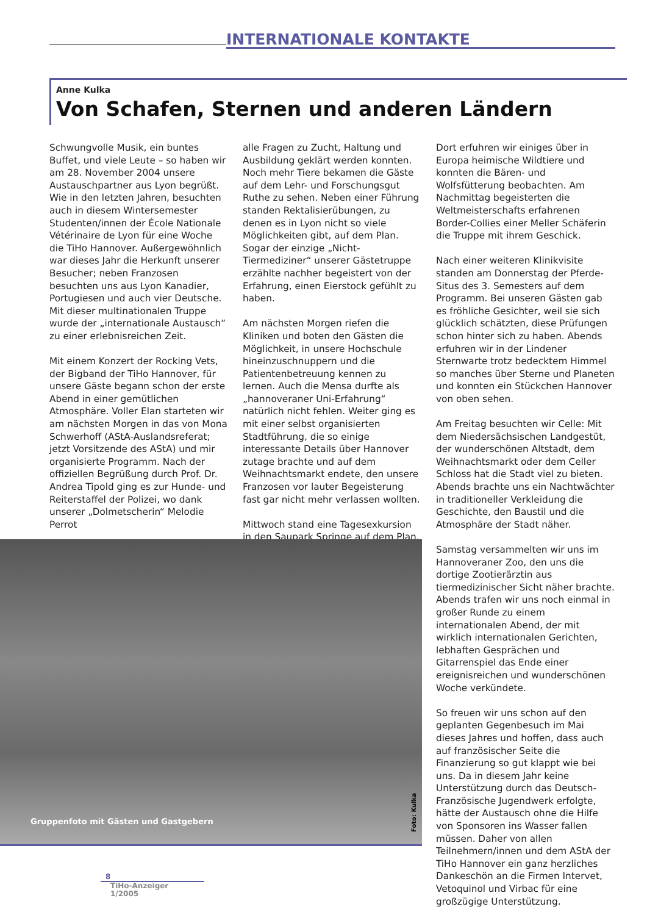INTERNATIONALE KONTAKTE
Anne Kulka
Von Schafen, Sternen und anderen Ländern
Schwungvolle Musik, ein buntes Buffet, und viele Leute – so haben wir am 28. November 2004 unsere Austauschpartner aus Lyon begrüßt. Wie in den letzten Jahren, besuchten auch in diesem Wintersemester Studenten/innen der École Nationale Vétérinaire de Lyon für eine Woche die TiHo Hannover. Außergewöhnlich war dieses Jahr die Herkunft unserer Besucher; neben Franzosen besuchten uns aus Lyon Kanadier, Portugiesen und auch vier Deutsche. Mit dieser multinationalen Truppe wurde der „internationale Austausch“ zu einer erlebnisreichen Zeit.
Mit einem Konzert der Rocking Vets, der Bigband der TiHo Hannover, für unsere Gäste begann schon der erste Abend in einer gemütlichen Atmosphäre. Voller Elan starteten wir am nächsten Morgen in das von Mona Schwerhoff (AStA-Auslandsreferat; jetzt Vorsitzende des AStA) und mir organisierte Programm. Nach der offiziellen Begrüßung durch Prof. Dr. Andrea Tipold ging es zur Hunde- und Reiterstaffel der Polizei, wo dank unserer „Dolmetscherin“ Melodie Perrot
alle Fragen zu Zucht, Haltung und Ausbildung geklärt werden konnten. Noch mehr Tiere bekamen die Gäste auf dem Lehr- und Forschungsgut Ruthe zu sehen. Neben einer Führung standen Rektalisierübungen, zu denen es in Lyon nicht so viele Möglichkeiten gibt, auf dem Plan. Sogar der einzige „Nicht-Tiermediziner“ unserer Gästetruppe erzählte nachher begeistert von der Erfahrung, einen Eierstock gefühlt zu haben.
Am nächsten Morgen riefen die Kliniken und boten den Gästen die Möglichkeit, in unsere Hochschule hineinzuschnuppern und die Patientenbetreuung kennen zu lernen. Auch die Mensa durfte als „hannoveraner Uni-Erfahrung“ natürlich nicht fehlen. Weiter ging es mit einer selbst organisierten Stadtführung, die so einige interessante Details über Hannover zutage brachte und auf dem Weihnachtsmarkt endete, den unsere Franzosen vor lauter Begeisterung fast gar nicht mehr verlassen wollten.
Mittwoch stand eine Tagesexkursion in den Saupark Springe auf dem Plan.
Dort erfuhren wir einiges über in Europa heimische Wildtiere und konnten die Bären- und Wolfsfütterung beobachten. Am Nachmittag begeisterten die Weltmeisterschafts erfahrenen Border-Collies einer Meller Schäferin die Truppe mit ihrem Geschick.
Nach einer weiteren Klinikvisite standen am Donnerstag der Pferde-Situs des 3. Semesters auf dem Programm. Bei unseren Gästen gab es fröhliche Gesichter, weil sie sich glücklich schätzten, diese Prüfungen schon hinter sich zu haben. Abends erfuhren wir in der Lindener Sternwarte trotz bedecktem Himmel so manches über Sterne und Planeten und konnten ein Stückchen Hannover von oben sehen.
Am Freitag besuchten wir Celle: Mit dem Niedersächsischen Landgestüt, der wunderschönen Altstadt, dem Weihnachtsmarkt oder dem Celler Schloss hat die Stadt viel zu bieten. Abends brachte uns ein Nachtwächter in traditioneller Verkleidung die Geschichte, den Baustil und die Atmosphäre der Stadt näher.
Samstag versammelten wir uns im Hannoveraner Zoo, den uns die dortige Zootierärztin aus tiermedizinischer Sicht näher brachte. Abends trafen wir uns noch einmal in großer Runde zu einem internationalen Abend, der mit wirklich internationalen Gerichten, lebhaften Gesprächen und Gitarrenspiel das Ende einer ereignisreichen und wunderschönen Woche verkündete.
So freuen wir uns schon auf den geplanten Gegenbesuch im Mai dieses Jahres und hoffen, dass auch auf französischer Seite die Finanzierung so gut klappt wie bei uns. Da in diesem Jahr keine Unterstützung durch das Deutsch-Französische Jugendwerk erfolgte, hätte der Austausch ohne die Hilfe von Sponsoren ins Wasser fallen müssen. Daher von allen Teilnehmern/innen und dem AStA der TiHo Hannover ein ganz herzliches Dankeschön an die Firmen Intervet, Vetoquinol und Virbac für eine großzügige Unterstützung.
Gruppenfoto mit Gästen und Gastgebern
Foto: Kulka
8
TiHo-Anzeiger
1/2005